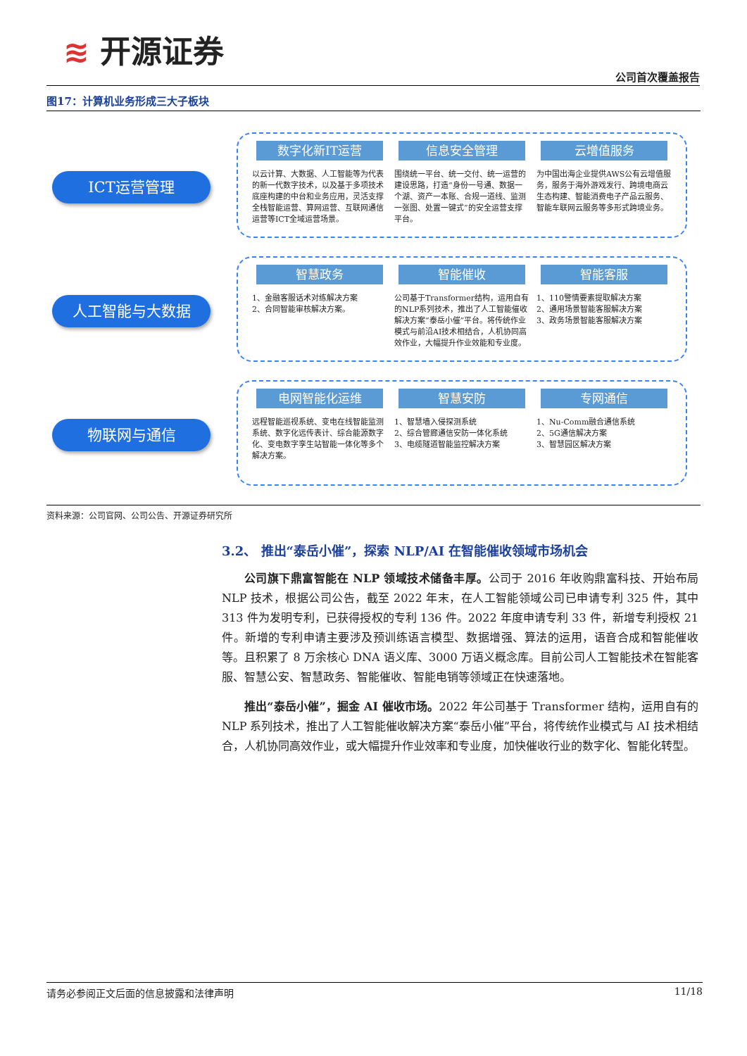≋ 开源证券
公司首次覆盖报告
图17：计算机业务形成三大子板块
ICT运营管理
数字化新IT运营
以云计算、大数据、人工智能等为代表的新一代数字技术，以及基于多项技术底座构建的中台和业务应用，灵活支撑全栈智能运营、算网运营、互联网通信运营等ICT全域运营场景。
信息安全管理
围绕统一平台、统一交付、统一运营的建设思路，打造“身份一号通、数据一个湖、资产一本账、合规一道线、监测一张图、处置一键式”的安全运营支撑平台。
云增值服务
为中国出海企业提供AWS公有云增值服务，服务于海外游戏发行、跨境电商云生态构建、智能消费电子产品云服务、智能车联网云服务等多形式跨境业务。
人工智能与大数据
智慧政务
1、金融客服话术对练解决方案
2、合同智能审核解决方案。
智能催收
公司基于Transformer结构，运用自有的NLP系列技术，推出了人工智能催收解决方案“泰岳小催”平台。将传统作业模式与前沿AI技术相结合，人机协同高效作业，大幅提升作业效能和专业度。
智能客服
1、110警情要素提取解决方案
2、通用场景智能客服解决方案
3、政务场景智能客服解决方案
物联网与通信
电网智能化运维
远程智能巡视系统、变电在线智能监测系统、数字化远传表计、综合能源数字化、变电数字孪生站智能一体化等多个解决方案。
智慧安防
1、智慧墙入侵探测系统
2、综合管廊通信安防一体化系统
3、电缆隧道智能监控解决方案
专网通信
1、Nu-Comm融合通信系统
2、5G通信解决方案
3、智慧园区解决方案
资料来源：公司官网、公司公告、开源证券研究所
3.2、 推出“泰岳小催”，探索 NLP/AI 在智能催收领域市场机会
公司旗下鼎富智能在 NLP 领域技术储备丰厚。公司于 2016 年收购鼎富科技、开始布局 NLP 技术，根据公司公告，截至 2022 年末，在人工智能领域公司已申请专利 325 件，其中 313 件为发明专利，已获得授权的专利 136 件。2022 年度申请专利 33 件，新增专利授权 21 件。新增的专利申请主要涉及预训练语言模型、数据增强、算法的运用，语音合成和智能催收等。且积累了 8 万余核心 DNA 语义库、3000 万语义概念库。目前公司人工智能技术在智能客服、智慧公安、智慧政务、智能催收、智能电销等领域正在快速落地。
推出“泰岳小催”，掘金 AI 催收市场。2022 年公司基于 Transformer 结构，运用自有的 NLP 系列技术，推出了人工智能催收解决方案“泰岳小催”平台，将传统作业模式与 AI 技术相结合，人机协同高效作业，或大幅提升作业效率和专业度，加快催收行业的数字化、智能化转型。
请务必参阅正文后面的信息披露和法律声明 11/18